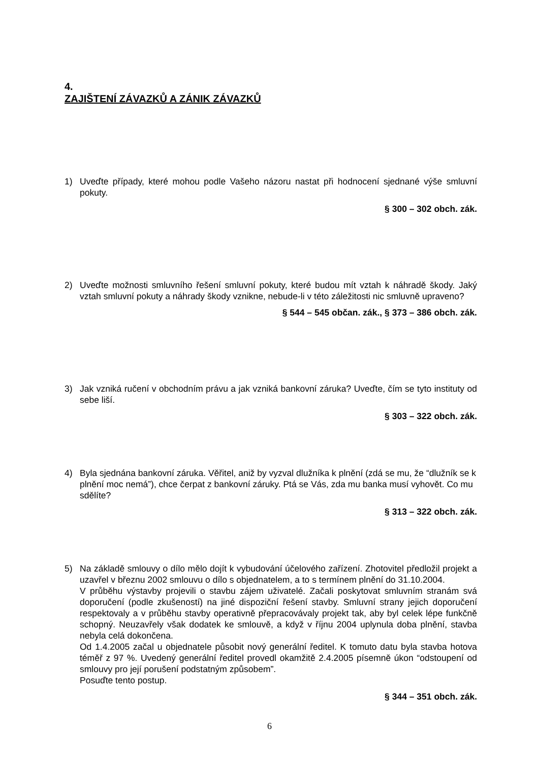4.
ZAJIŠTENÍ ZÁVAZKŮ A ZÁNIK ZÁVAZKŮ
1) Uveďte případy, které mohou podle Vašeho názoru nastat při hodnocení sjednané výše smluvní pokuty.
§ 300 – 302 obch. zák.
2) Uveďte možnosti smluvního řešení smluvní pokuty, které budou mít vztah k náhradě škody. Jaký vztah smluvní pokuty a náhrady škody vznikne, nebude-li v této záležitosti nic smluvně upraveno?
§ 544 – 545 občan. zák., § 373 – 386 obch. zák.
3) Jak vzniká ručení v obchodním právu a jak vzniká bankovní záruka? Uveďte, čím se tyto instituty od sebe liší.
§ 303 – 322 obch. zák.
4) Byla sjednána bankovní záruka. Věřitel, aniž by vyzval dlužníka k plnění (zdá se mu, že “dlužník se k plnění moc nemá”), chce čerpat z bankovní záruky. Ptá se Vás, zda mu banka musí vyhovět. Co mu sdělíte?
§ 313 – 322 obch. zák.
5) Na základě smlouvy o dílo mělo dojít k vybudování účelového zařízení. Zhotovitel předložil projekt a uzavřel v březnu 2002 smlouvu o dílo s objednatelem, a to s termínem plnění do 31.10.2004.
V průběhu výstavby projevili o stavbu zájem uživatelé. Začali poskytovat smluvním stranám svá doporučení (podle zkušeností) na jiné dispoziční řešení stavby. Smluvní strany jejich doporučení respektovaly a v průběhu stavby operativně přepracovávaly projekt tak, aby byl celek lépe funkčně schopný. Neuzavřely však dodatek ke smlouvě, a když v říjnu 2004 uplynula doba plnění, stavba nebyla celá dokončena.
Od 1.4.2005 začal u objednatele působit nový generální ředitel. K tomuto datu byla stavba hotova téměř z 97 %. Uvedený generální ředitel provedl okamžitě 2.4.2005 písemně úkon “odstoupení od smlouvy pro její porušení podstatným způsobem”.
Posuďte tento postup.
§ 344 – 351 obch. zák.
6